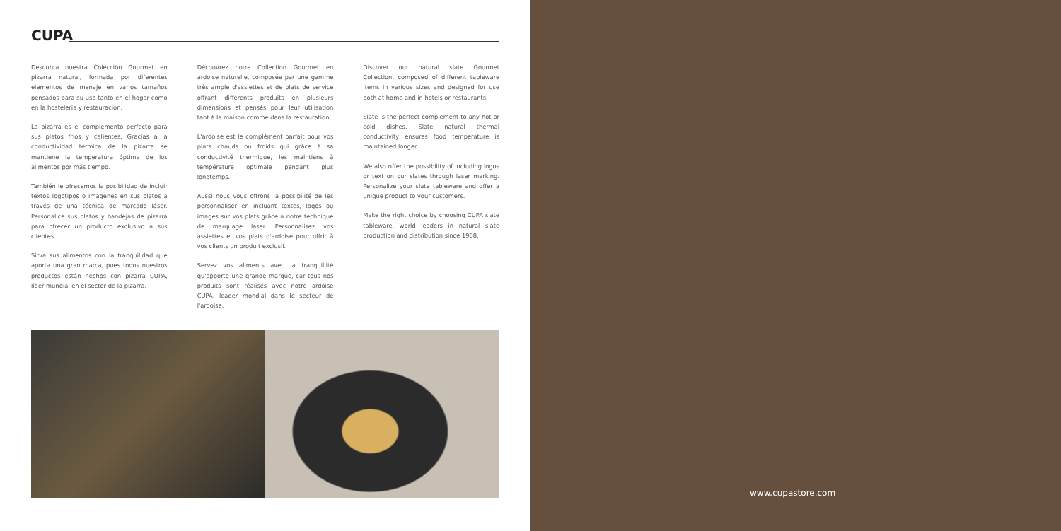CUPA
Descubra nuestra Colección Gourmet en pizarra natural, formada por diferentes elementos de menaje en varios tamaños pensados para su uso tanto en el hogar como en la hostelería y restauración.
La pizarra es el complemento perfecto para sus platos fríos y calientes. Gracias a la conductividad térmica de la pizarra se mantiene la temperatura óptima de los alimentos por más tiempo.
También le ofrecemos la posibilidad de incluir textos logotipos o imágenes en sus platos a través de una técnica de marcado láser. Personalice sus platos y bandejas de pizarra para ofrecer un producto exclusivo a sus clientes.
Sirva sus alimentos con la tranquilidad que aporta una gran marca, pues todos nuestros productos están hechos con pizarra CUPA, líder mundial en el sector de la pizarra.
Découvrez notre Collection Gourmet en ardoise naturelle, composée par une gamme très ample d'assiettes et de plats de service offrant différents produits en plusieurs dimensions et pensés pour leur utilisation tant à la maison comme dans la restauration.
L'ardoise est le complément parfait pour vos plats chauds ou froids qui grâce à sa conductivité thermique, les maintiens à température optimale pendant plus longtemps.
Aussi nous vous offrons la possibilité de les personnaliser en incluant textes, logos ou images sur vos plats grâce à notre technique de marquage laser. Personnalisez vos assiettes et vos plats d'ardoise pour offrir à vos clients un produit exclusif.
Servez vos aliments avec la tranquillité qu'apporte une grande marque, car tous nos produits sont réalisés avec notre ardoise CUPA, leader mondial dans le secteur de l'ardoise.
Discover our natural slate Gourmet Collection, composed of different tableware items in various sizes and designed for use both at home and in hotels or restaurants.
Slate is the perfect complement to any hot or cold dishes. Slate natural thermal conductivity ensures food temperature is maintained longer.
We also offer the possibility of including logos or text on our slates through laser marking. Personalize your slate tableware and offer a unique product to your customers.
Make the right choice by choosing CUPA slate tableware, world leaders in natural slate production and distribution since 1968.
www.cupastore.com